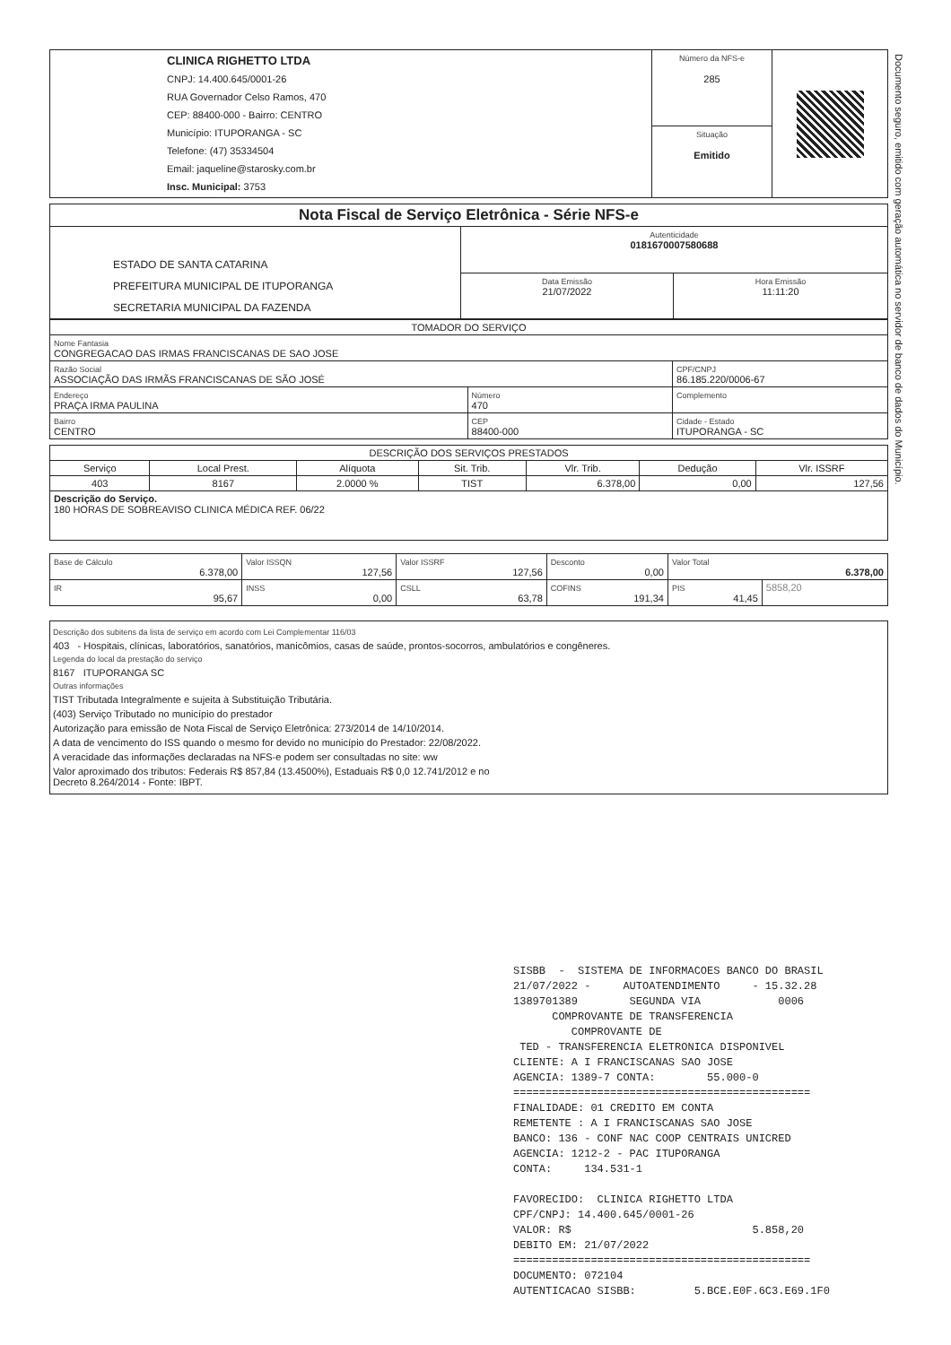| CLINICA RIGHETTO LTDA CNPJ: 14.400.645/0001-26 RUA Governador Celso Ramos, 470 CEP: 88400-000 - Bairro: CENTRO Município: ITUPORANGA - SC Telefone: (47) 35334504 Email: jaqueline@starosky.com.br Insc. Municipal: 3753 | Número da NFS-e 285 | |
| | Situação Emitido | |
| Nota Fiscal de Serviço Eletrônica - Série NFS-e | | |
| ESTADO DE SANTA CATARINA PREFEITURA MUNICIPAL DE ITUPORANGA SECRETARIA MUNICIPAL DA FAZENDA | Autenticidade 0181670007580688 | |
| | Data Emissão 21/07/2022 | Hora Emissão 11:11:20 |
| TOMADOR DO SERVIÇO | | |
| Nome Fantasia CONGREGACAO DAS IRMAS FRANCISCANAS DE SAO JOSE | | |
| Razão Social ASSOCIAÇÃO DAS IRMÃS FRANCISCANAS DE SÃO JOSÉ | | CPF/CNPJ 86.185.220/0006-67 |
| Endereço PRAÇA IRMA PAULINA | Número 470 | Complemento |
| Bairro CENTRO | CEP 88400-000 | Cidade - Estado ITUPORANGA - SC |
| DESCRIÇÃO DOS SERVIÇOS PRESTADOS | | | | | | |
| Serviço | Local Prest. | Alíquota | Sit. Trib. | Vlr. Trib. | Dedução | Vlr. ISSRF |
| 403 | 8167 | 2.0000 % | TIST | 6.378,00 | 0,00 | 127,56 |
| Descrição do Serviço. 180 HORAS DE SOBREAVISO CLINICA MÉDICA REF. 06/22 | | | | | | |
| Base de Cálculo 6.378,00 | Valor ISSQN 127,56 | Valor ISSRF 127,56 | Desconto 0,00 | Valor Total 6.378,00 | |
| IR 95,67 | INSS 0,00 | CSLL 63,78 | COFINS 191,34 | PIS 41,45 | 5858,20 |
Descrição dos subitens da lista de serviço em acordo com Lei Complementar 116/03
403 - Hospitais, clínicas, laboratórios, sanatórios, manicômios, casas de saúde, prontos-socorros, ambulatórios e congêneres.
Legenda do local da prestação do serviço
8167 ITUPORANGA SC
Outras informações
TIST Tributada Integralmente e sujeita à Substituição Tributária.
(403) Serviço Tributado no município do prestador
Autorização para emissão de Nota Fiscal de Serviço Eletrônica: 273/2014 de 14/10/2014.
A data de vencimento do ISS quando o mesmo for devido no município do Prestador: 22/08/2022.
A veracidade das informações declaradas na NFS-e podem ser consultadas no site: ww
Valor aproximado dos tributos: Federais R$ 857,84 (13.4500%), Estaduais R$ 0,0 12.741/2012 e no Decreto 8.264/2014 - Fonte: IBPT.
Documento seguro, emitido com geração automática no servidor de banco de dados do Município.
SISBB - SISTEMA DE INFORMACOES BANCO DO BRASIL 21/07/2022 - AUTOATENDIMENTO - 15.32.28 1389701389 SEGUNDA VIA 0006 COMPROVANTE DE TRANSFERENCIA COMPROVANTE DE TED - TRANSFERENCIA ELETRONICA DISPONIVEL CLIENTE: A I FRANCISCANAS SAO JOSE AGENCIA: 1389-7 CONTA: 55.000-0 ============================================== FINALIDADE: 01 CREDITO EM CONTA REMETENTE : A I FRANCISCANAS SAO JOSE BANCO: 136 - CONF NAC COOP CENTRAIS UNICRED AGENCIA: 1212-2 - PAC ITUPORANGA CONTA: 134.531-1 FAVORECIDO: CLINICA RIGHETTO LTDA CPF/CNPJ: 14.400.645/0001-26 VALOR: R$ 5.858,20 DEBITO EM: 21/07/2022 ============================================== DOCUMENTO: 072104 AUTENTICACAO SISBB: 5.BCE.E0F.6C3.E69.1F0